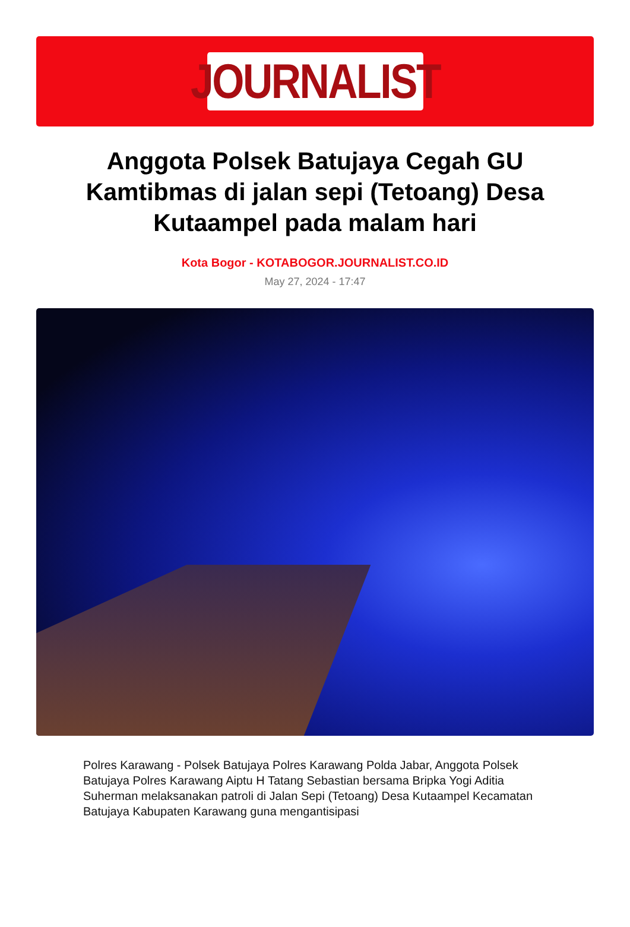JOURNALIST
Anggota Polsek Batujaya Cegah GU Kamtibmas di jalan sepi (Tetoang) Desa Kutaampel pada malam hari
Kota Bogor - KOTABOGOR.JOURNALIST.CO.ID
May 27, 2024 - 17:47
Polres Karawang - Polsek Batujaya Polres Karawang Polda Jabar, Anggota Polsek Batujaya Polres Karawang Aiptu H Tatang Sebastian bersama Bripka Yogi Aditia Suherman melaksanakan patroli di Jalan Sepi (Tetoang) Desa Kutaampel Kecamatan Batujaya Kabupaten Karawang guna mengantisipasi